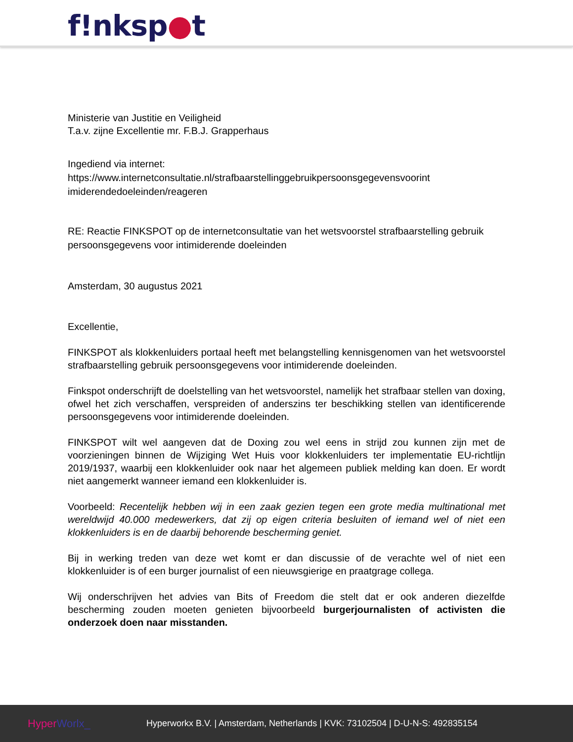f!nksp●t
Ministerie van Justitie en Veiligheid
T.a.v. zijne Excellentie mr. F.B.J. Grapperhaus
Ingediend via internet:
https://www.internetconsultatie.nl/strafbaarstellinggebruikpersoonsgegevensvoorint imiderendedoeleinden/reageren
RE: Reactie FINKSPOT op de internetconsultatie van het wetsvoorstel strafbaarstelling gebruik persoonsgegevens voor intimiderende doeleinden
Amsterdam, 30 augustus 2021
Excellentie,
FINKSPOT als klokkenluiders portaal heeft met belangstelling kennisgenomen van het wetsvoorstel strafbaarstelling gebruik persoonsgegevens voor intimiderende doeleinden.
Finkspot onderschrijft de doelstelling van het wetsvoorstel, namelijk het strafbaar stellen van doxing, ofwel het zich verschaffen, verspreiden of anderszins ter beschikking stellen van identificerende persoonsgegevens voor intimiderende doeleinden.
FINKSPOT wilt wel aangeven dat de Doxing zou wel eens in strijd zou kunnen zijn met de voorzieningen binnen de Wijziging Wet Huis voor klokkenluiders ter implementatie EU-richtlijn 2019/1937, waarbij een klokkenluider ook naar het algemeen publiek melding kan doen. Er wordt niet aangemerkt wanneer iemand een klokkenluider is.
Voorbeeld: Recentelijk hebben wij in een zaak gezien tegen een grote media multinational met wereldwijd 40.000 medewerkers, dat zij op eigen criteria besluiten of iemand wel of niet een klokkenluiders is en de daarbij behorende bescherming geniet.
Bij in werking treden van deze wet komt er dan discussie of de verachte wel of niet een klokkenluider is of een burger journalist of een nieuwsgierige en praatgrage collega.
Wij onderschrijven het advies van Bits of Freedom die stelt dat er ook anderen diezelfde bescherming zouden moeten genieten bijvoorbeeld burgerjournalisten of activisten die onderzoek doen naar misstanden.
HyperWorlx_
Hyperworkx B.V. | Amsterdam, Netherlands | KVK: 73102504 | D-U-N-S: 492835154